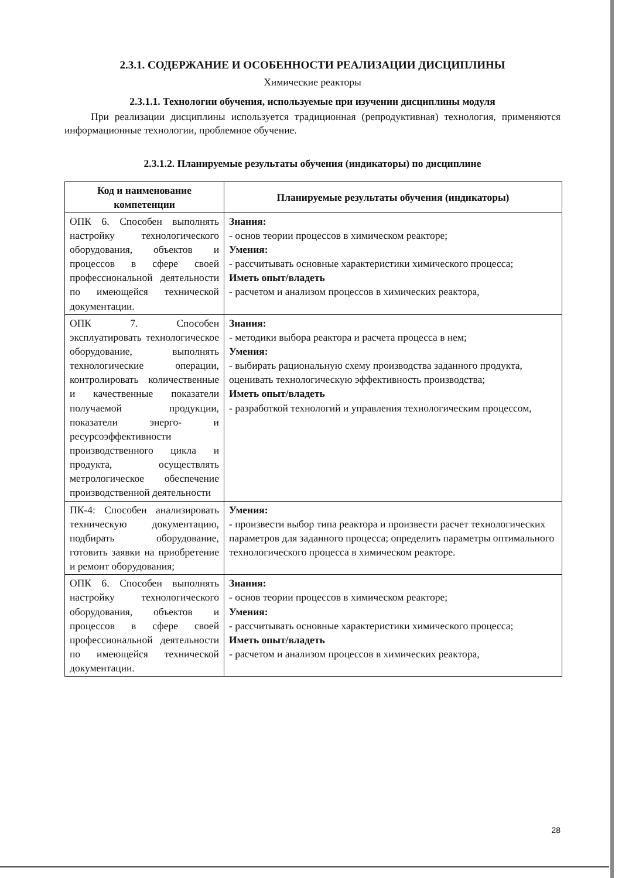2.3.1. СОДЕРЖАНИЕ И ОСОБЕННОСТИ РЕАЛИЗАЦИИ ДИСЦИПЛИНЫ
Химические реакторы
2.3.1.1. Технологии обучения, используемые при изучении дисциплины модуля
При реализации дисциплины используется традиционная (репродуктивная) технология, применяются информационные технологии, проблемное обучение.
2.3.1.2. Планируемые результаты обучения (индикаторы) по дисциплине
| Код и наименование компетенции | Планируемые результаты обучения (индикаторы) |
| --- | --- |
| ОПК 6. Способен выполнять настройку технологического оборудования, объектов и процессов в сфере своей профессиональной деятельности по имеющейся технической документации. | Знания: - основ теории процессов в химическом реакторе; Умения: - рассчитывать основные характеристики химического процесса; Иметь опыт/владеть - расчетом и анализом процессов в химических реактора, |
| ОПК 7. Способен эксплуатировать технологическое оборудование, выполнять технологические операции, контролировать количественные и качественные показатели получаемой продукции, показатели энерго- и ресурсоэффективности производственного цикла и продукта, осуществлять метрологическое обеспечение производственной деятельности | Знания: - методики выбора реактора и расчета процесса в нем; Умения: - выбирать рациональную схему производства заданного продукта, оценивать технологическую эффективность производства; Иметь опыт/владеть - разработкой технологий и управления технологическим процессом, |
| ПК-4: Способен анализировать техническую документацию, подбирать оборудование, готовить заявки на приобретение и ремонт оборудования; | Умения: - произвести выбор типа реактора и произвести расчет технологических параметров для заданного процесса; определить параметры оптимального технологического процесса в химическом реакторе. |
| ОПК 6. Способен выполнять настройку технологического оборудования, объектов и процессов в сфере своей профессиональной деятельности по имеющейся технической документации. | Знания: - основ теории процессов в химическом реакторе; Умения: - рассчитывать основные характеристики химического процесса; Иметь опыт/владеть - расчетом и анализом процессов в химических реактора, |
28